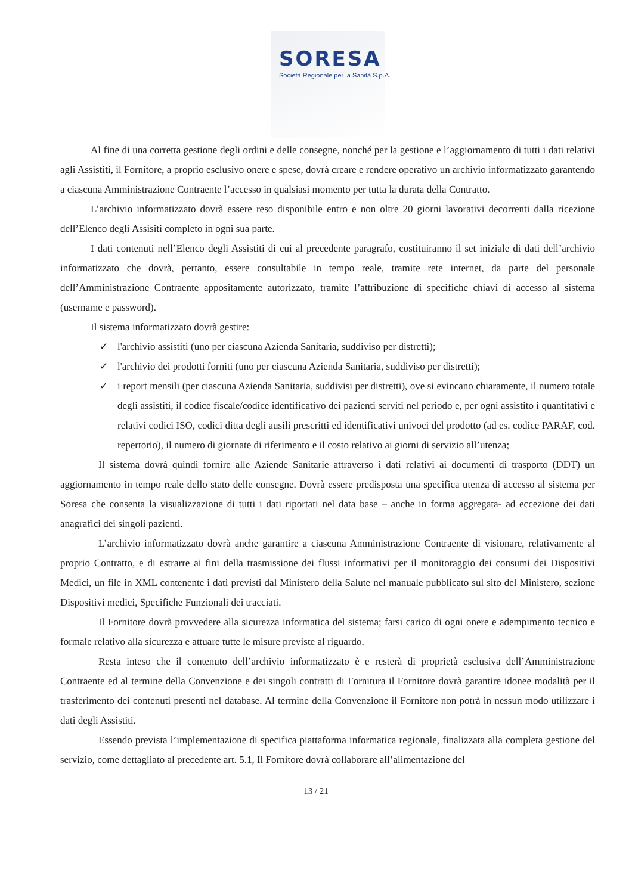SORESA
Società Regionale per la Sanità S.p.A.
Al fine di una corretta gestione degli ordini e delle consegne, nonché per la gestione e l’aggiornamento di tutti i dati relativi agli Assistiti, il Fornitore, a proprio esclusivo onere e spese, dovrà creare e rendere operativo un archivio informatizzato garantendo a ciascuna Amministrazione Contraente l’accesso in qualsiasi momento per tutta la durata della Contratto.
L’archivio informatizzato dovrà essere reso disponibile entro e non oltre 20 giorni lavorativi decorrenti dalla ricezione dell’Elenco degli Assisiti completo in ogni sua parte.
I dati contenuti nell’Elenco degli Assistiti di cui al precedente paragrafo, costituiranno il set iniziale di dati dell’archivio informatizzato che dovrà, pertanto, essere consultabile in tempo reale, tramite rete internet, da parte del personale dell’Amministrazione Contraente appositamente autorizzato, tramite l’attribuzione di specifiche chiavi di accesso al sistema (username e password).
Il sistema informatizzato dovrà gestire:
✓ l'archivio assistiti (uno per ciascuna Azienda Sanitaria, suddiviso per distretti);
✓ l'archivio dei prodotti forniti (uno per ciascuna Azienda Sanitaria, suddiviso per distretti);
✓ i report mensili (per ciascuna Azienda Sanitaria, suddivisi per distretti), ove si evincano chiaramente, il numero totale degli assistiti, il codice fiscale/codice identificativo dei pazienti serviti nel periodo e, per ogni assistito i quantitativi e relativi codici ISO, codici ditta degli ausili prescritti ed identificativi univoci del prodotto (ad es. codice PARAF, cod. repertorio), il numero di giornate di riferimento e il costo relativo ai giorni di servizio all’utenza;
Il sistema dovrà quindi fornire alle Aziende Sanitarie attraverso i dati relativi ai documenti di trasporto (DDT) un aggiornamento in tempo reale dello stato delle consegne. Dovrà essere predisposta una specifica utenza di accesso al sistema per Soresa che consenta la visualizzazione di tutti i dati riportati nel data base – anche in forma aggregata- ad eccezione dei dati anagrafici dei singoli pazienti.
L’archivio informatizzato dovrà anche garantire a ciascuna Amministrazione Contraente di visionare, relativamente al proprio Contratto, e di estrarre ai fini della trasmissione dei flussi informativi per il monitoraggio dei consumi dei Dispositivi Medici, un file in XML contenente i dati previsti dal Ministero della Salute nel manuale pubblicato sul sito del Ministero, sezione Dispositivi medici, Specifiche Funzionali dei tracciati.
Il Fornitore dovrà provvedere alla sicurezza informatica del sistema; farsi carico di ogni onere e adempimento tecnico e formale relativo alla sicurezza e attuare tutte le misure previste al riguardo.
Resta inteso che il contenuto dell’archivio informatizzato è e resterà di proprietà esclusiva dell’Amministrazione Contraente ed al termine della Convenzione e dei singoli contratti di Fornitura il Fornitore dovrà garantire idonee modalità per il trasferimento dei contenuti presenti nel database. Al termine della Convenzione il Fornitore non potrà in nessun modo utilizzare i dati degli Assistiti.
Essendo prevista l’implementazione di specifica piattaforma informatica regionale, finalizzata alla completa gestione del servizio, come dettagliato al precedente art. 5.1, Il Fornitore dovrà collaborare all’alimentazione del
13 / 21